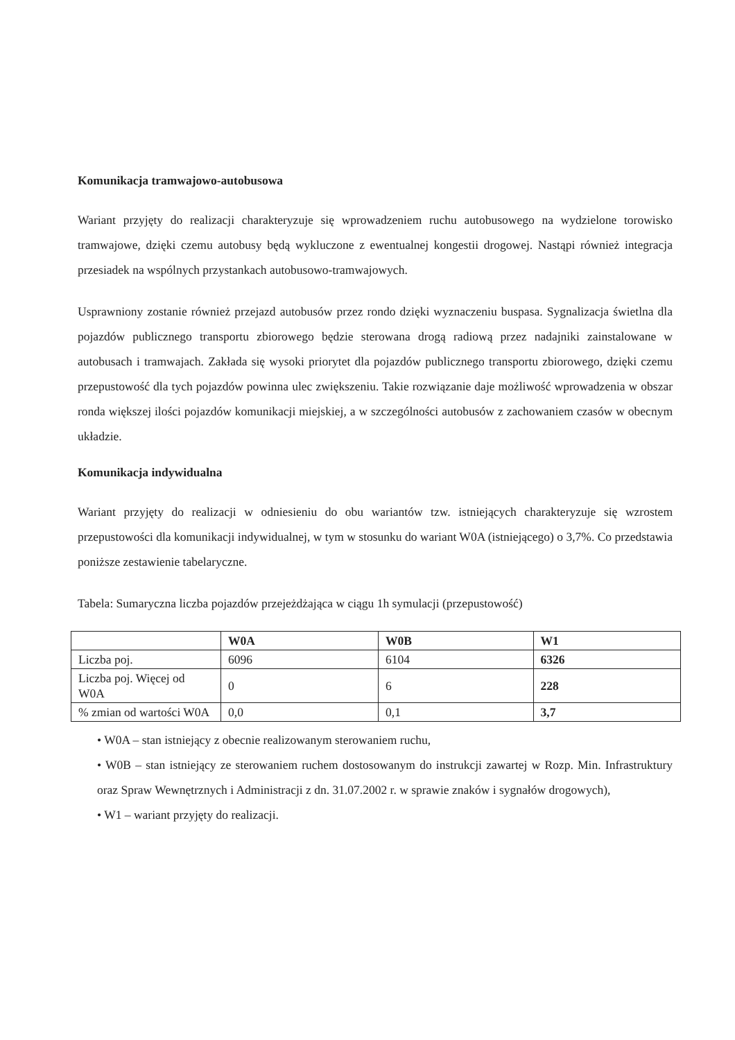Komunikacja tramwajowo-autobusowa
Wariant przyjęty do realizacji charakteryzuje się wprowadzeniem ruchu autobusowego na wydzielone torowisko tramwajowe, dzięki czemu autobusy będą wykluczone z ewentualnej kongestii drogowej. Nastąpi również integracja przesiadek na wspólnych przystankach autobusowo-tramwajowych.
Usprawniony zostanie również przejazd autobusów przez rondo dzięki wyznaczeniu buspasa. Sygnalizacja świetlna dla pojazdów publicznego transportu zbiorowego będzie sterowana drogą radiową przez nadajniki zainstalowane w autobusach i tramwajach. Zakłada się wysoki priorytet dla pojazdów publicznego transportu zbiorowego, dzięki czemu przepustowość dla tych pojazdów powinna ulec zwiększeniu. Takie rozwiązanie daje możliwość wprowadzenia w obszar ronda większej ilości pojazdów komunikacji miejskiej, a w szczególności autobusów z zachowaniem czasów w obecnym układzie.
Komunikacja indywidualna
Wariant przyjęty do realizacji w odniesieniu do obu wariantów tzw. istniejących charakteryzuje się wzrostem przepustowości dla komunikacji indywidualnej, w tym w stosunku do wariant W0A (istniejącego) o 3,7%. Co przedstawia poniższe zestawienie tabelaryczne.
Tabela: Sumaryczna liczba pojazdów przejeżdżająca w ciągu 1h symulacji (przepustowość)
| | W0A | W0B | W1 |
| --- | --- | --- | --- |
| Liczba poj. | 6096 | 6104 | 6326 |
| Liczba poj. Więcej od W0A | 0 | 6 | 228 |
| % zmian od wartości W0A | 0,0 | 0,1 | 3,7 |
• W0A – stan istniejący z obecnie realizowanym sterowaniem ruchu,
• W0B – stan istniejący ze sterowaniem ruchem dostosowanym do instrukcji zawartej w Rozp. Min. Infrastruktury oraz Spraw Wewnętrznych i Administracji z dn. 31.07.2002 r. w sprawie znaków i sygnałów drogowych),
• W1 – wariant przyjęty do realizacji.